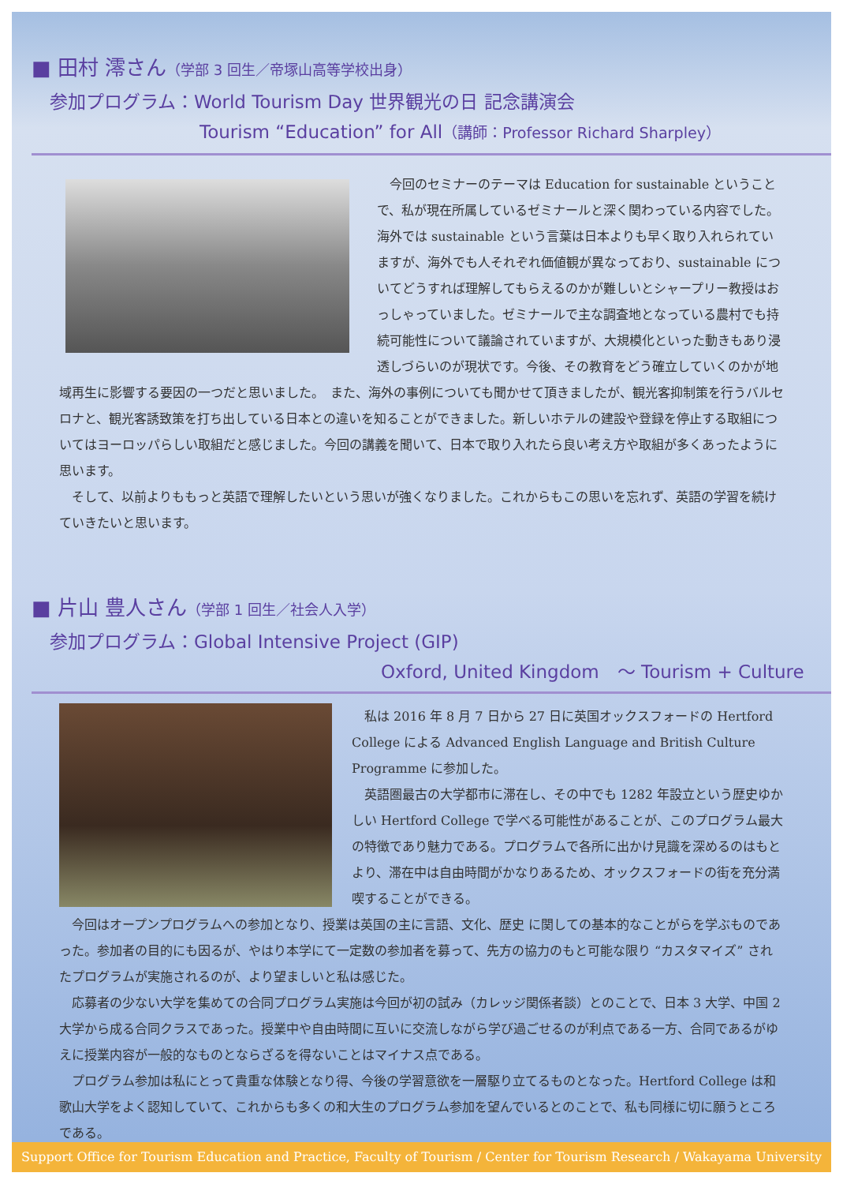■ 田村 澪さん（学部 3 回生／帝塚山高等学校出身）
参加プログラム：World Tourism Day 世界観光の日 記念講演会
Tourism “Education” for All（講師：Professor Richard Sharpley）
今回のセミナーのテーマは Education for sustainable ということで、私が現在所属しているゼミナールと深く関わっている内容でした。海外では sustainable という言葉は日本よりも早く取り入れられていますが、海外でも人それぞれ価値観が異なっており、sustainable についてどうすれば理解してもらえるのかが難しいとシャープリー教授はおっしゃっていました。ゼミナールで主な調査地となっている農村でも持続可能性について議論されていますが、大規模化といった動きもあり浸透しづらいのが現状です。今後、その教育をどう確立していくのかが地域再生に影響する要因の一つだと思いました。　また、海外の事例についても聞かせて頂きましたが、観光客抑制策を行うバルセロナと、観光客誘致策を打ち出している日本との違いを知ることができました。新しいホテルの建設や登録を停止する取組についてはヨーロッパらしい取組だと感じました。今回の講義を聞いて、日本で取り入れたら良い考え方や取組が多くあったように思います。
そして、以前よりももっと英語で理解したいという思いが強くなりました。これからもこの思いを忘れず、英語の学習を続けていきたいと思います。
■ 片山 豊人さん（学部 1 回生／社会人入学）
参加プログラム：Global Intensive Project (GIP)
Oxford, United Kingdom　～ Tourism + Culture
私は 2016 年 8 月 7 日から 27 日に英国オックスフォードの Hertford College による Advanced English Language and British Culture Programme に参加した。
英語圏最古の大学都市に滞在し、その中でも 1282 年設立という歴史ゆかしい Hertford College で学べる可能性があることが、このプログラム最大の特徴であり魅力である。プログラムで各所に出かけ見識を深めるのはもとより、滞在中は自由時間がかなりあるため、オックスフォードの街を充分満喫することができる。
今回はオープンプログラムへの参加となり、授業は英国の主に言語、文化、歴史 に関しての基本的なことがらを学ぶものであった。参加者の目的にも因るが、やはり本学にて一定数の参加者を募って、先方の協力のもと可能な限り “カスタマイズ” されたプログラムが実施されるのが、より望ましいと私は感じた。
応募者の少ない大学を集めての合同プログラム実施は今回が初の試み（カレッジ関係者談）とのことで、日本 3 大学、中国 2 大学から成る合同クラスであった。授業中や自由時間に互いに交流しながら学び過ごせるのが利点である一方、合同であるがゆえに授業内容が一般的なものとならざるを得ないことはマイナス点である。
プログラム参加は私にとって貴重な体験となり得、今後の学習意欲を一層駆り立てるものとなった。Hertford College は和歌山大学をよく認知していて、これからも多くの和大生のプログラム参加を望んでいるとのことで、私も同様に切に願うところである。
Support Office for Tourism Education and Practice, Faculty of Tourism / Center for Tourism Research / Wakayama University